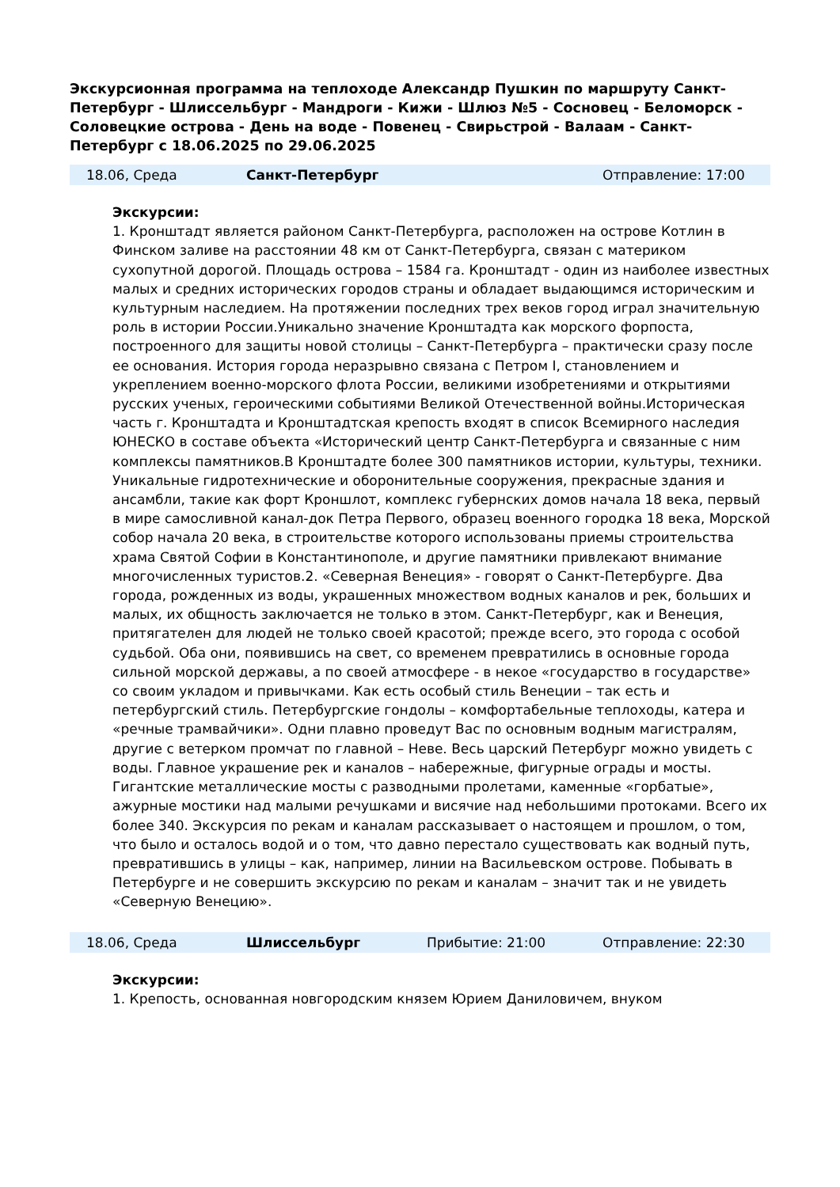Экскурсионная программа на теплоходе Александр Пушкин по маршруту Санкт-Петербург - Шлиссельбург - Мандроги - Кижи - Шлюз №5 - Сосновец - Беломорск - Соловецкие острова - День на воде - Повенец - Свирьстрой - Валаам - Санкт-Петербург с 18.06.2025 по 29.06.2025
| 18.06, Среда | Санкт-Петербург | | Отправление: 17:00 |
Экскурсии:
1. Кронштадт является районом Санкт-Петербурга, расположен на острове Котлин в Финском заливе на расстоянии 48 км от Санкт-Петербурга, связан с материком сухопутной дорогой. Площадь острова – 1584 га. Кронштадт - один из наиболее известных малых и средних исторических городов страны и обладает выдающимся историческим и культурным наследием. На протяжении последних трех веков город играл значительную роль в истории России.Уникально значение Кронштадта как морского форпоста, построенного для защиты новой столицы – Санкт-Петербурга – практически сразу после ее основания. История города неразрывно связана с Петром I, становлением и укреплением военно-морского флота России, великими изобретениями и открытиями русских ученых, героическими событиями Великой Отечественной войны.Историческая часть г. Кронштадта и Кронштадтская крепость входят в список Всемирного наследия ЮНЕСКО в составе объекта «Исторический центр Санкт-Петербурга и связанные с ним комплексы памятников.В Кронштадте более 300 памятников истории, культуры, техники. Уникальные гидротехнические и оборонительные сооружения, прекрасные здания и ансамбли, такие как форт Кроншлот, комплекс губернских домов начала 18 века, первый в мире самосливной канал-док Петра Первого, образец военного городка 18 века, Морской собор начала 20 века, в строительстве которого использованы приемы строительства храма Святой Софии в Константинополе, и другие памятники привлекают внимание многочисленных туристов.2. «Северная Венеция» - говорят о Санкт-Петербурге. Два города, рожденных из воды, украшенных множеством водных каналов и рек, больших и малых, их общность заключается не только в этом. Санкт-Петербург, как и Венеция, притягателен для людей не только своей красотой; прежде всего, это города с особой судьбой. Оба они, появившись на свет, со временем превратились в основные города сильной морской державы, а по своей атмосфере - в некое «государство в государстве» со своим укладом и привычками. Как есть особый стиль Венеции – так есть и петербургский стиль. Петербургские гондолы – комфортабельные теплоходы, катера и «речные трамвайчики». Одни плавно проведут Вас по основным водным магистралям, другие с ветерком промчат по главной – Неве. Весь царский Петербург можно увидеть с воды. Главное украшение рек и каналов – набережные, фигурные ограды и мосты. Гигантские металлические мосты с разводными пролетами, каменные «горбатые», ажурные мостики над малыми речушками и висячие над небольшими протоками. Всего их более 340. Экскурсия по рекам и каналам рассказывает о настоящем и прошлом, о том, что было и осталось водой и о том, что давно перестало существовать как водный путь, превратившись в улицы – как, например, линии на Васильевском острове. Побывать в Петербурге и не совершить экскурсию по рекам и каналам – значит так и не увидеть «Северную Венецию».
| 18.06, Среда | Шлиссельбург | Прибытие: 21:00 | Отправление: 22:30 |
Экскурсии:
1. Крепость, основанная новгородским князем Юрием Даниловичем, внуком